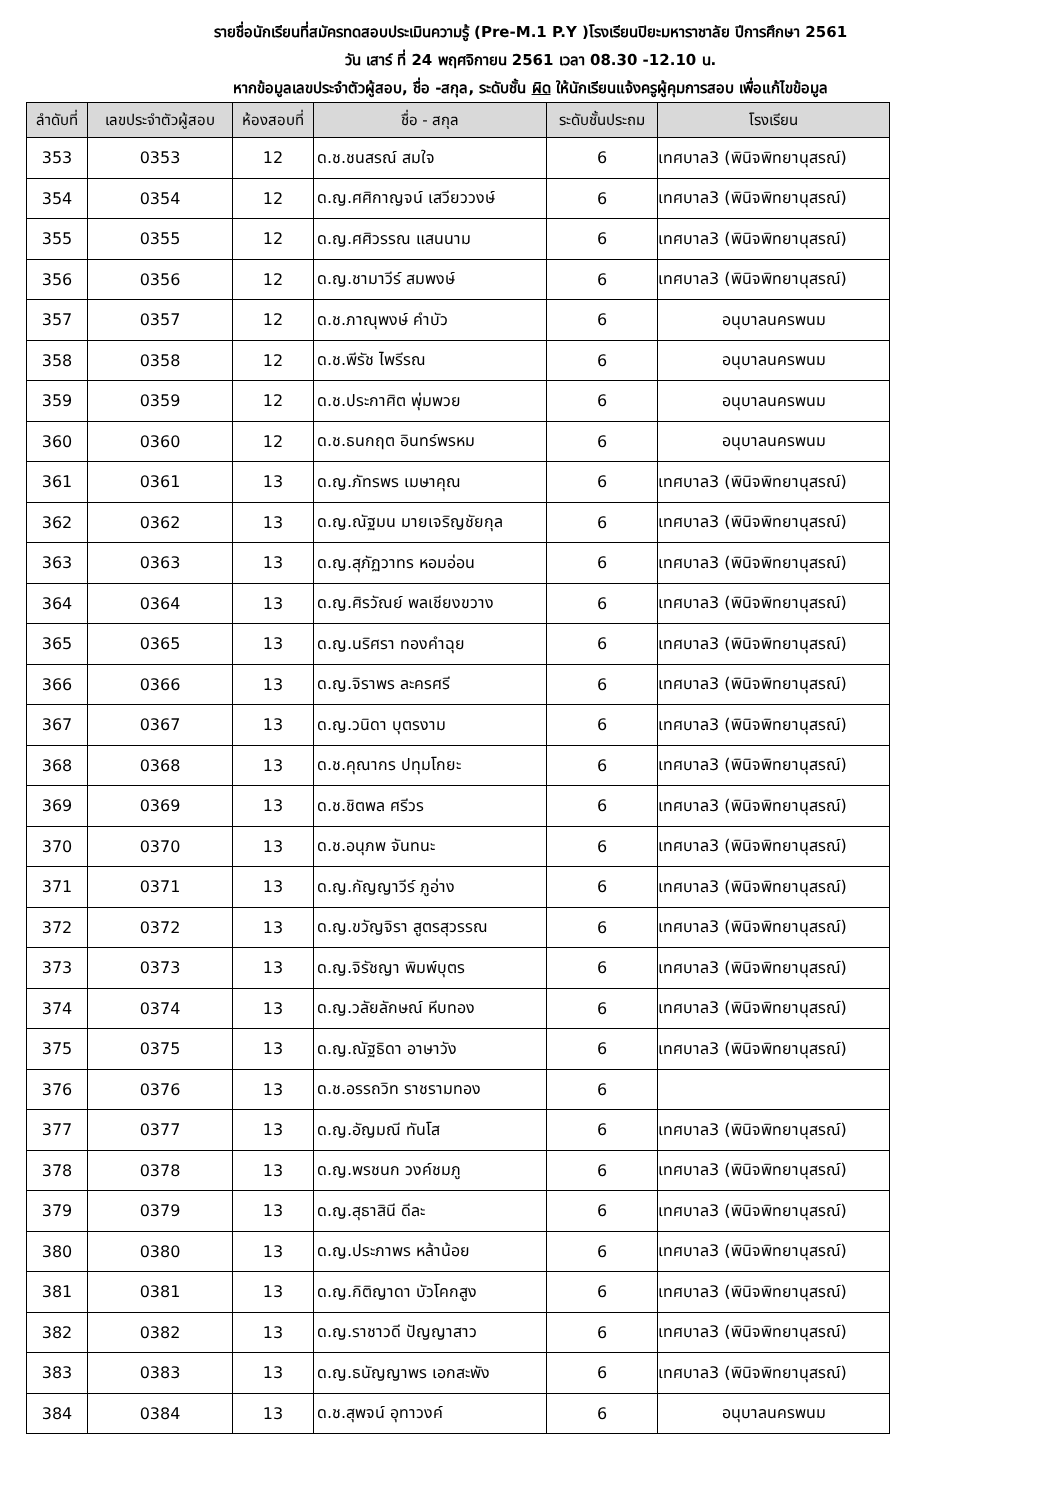รายชื่อนักเรียนที่สมัครทดสอบประเมินความรู้ (Pre-M.1 P.Y )โรงเรียนปิยะมหาราชาลัย ปีการศึกษา 2561
วัน เสาร์ ที่ 24 พฤศจิกายน 2561 เวลา 08.30 -12.10 น.
หากข้อมูลเลขประจำตัวผู้สอบ, ชื่อ -สกุล, ระดับชั้น ผิด ให้นักเรียนแจ้งครูผู้คุมการสอบ เพื่อแก้ไขข้อมูล
| ลำดับที่ | เลขประจำตัวผู้สอบ | ห้องสอบที่ | ชื่อ - สกุล | ระดับชั้นประถม | โรงเรียน |
| --- | --- | --- | --- | --- | --- |
| 353 | 0353 | 12 | ด.ช.ชนสรณ์ สมใจ | 6 | เทศบาล3 (พินิจพิทยานุสรณ์) |
| 354 | 0354 | 12 | ด.ญ.ศศิกาญจน์ เสวียววงษ์ | 6 | เทศบาล3 (พินิจพิทยานุสรณ์) |
| 355 | 0355 | 12 | ด.ญ.ศศิวรรณ แสนนาม | 6 | เทศบาล3 (พินิจพิทยานุสรณ์) |
| 356 | 0356 | 12 | ด.ญ.ชามาวีร์ สมพงษ์ | 6 | เทศบาล3 (พินิจพิทยานุสรณ์) |
| 357 | 0357 | 12 | ด.ช.ภาณุพงษ์ คำบัว | 6 | อนุบาลนครพนม |
| 358 | 0358 | 12 | ด.ช.พีรัช ไพรีรณ | 6 | อนุบาลนครพนม |
| 359 | 0359 | 12 | ด.ช.ประกาศิต พุ่มพวย | 6 | อนุบาลนครพนม |
| 360 | 0360 | 12 | ด.ช.ธนกฤต อินทร์พรหม | 6 | อนุบาลนครพนม |
| 361 | 0361 | 13 | ด.ญ.ภัทรพร เมษาคุณ | 6 | เทศบาล3 (พินิจพิทยานุสรณ์) |
| 362 | 0362 | 13 | ด.ญ.ณัฐมน มายเจริญชัยกุล | 6 | เทศบาล3 (พินิจพิทยานุสรณ์) |
| 363 | 0363 | 13 | ด.ญ.สุภัฏวาทร หอมอ่อน | 6 | เทศบาล3 (พินิจพิทยานุสรณ์) |
| 364 | 0364 | 13 | ด.ญ.ศิรวัณย์ พลเชียงขวาง | 6 | เทศบาล3 (พินิจพิทยานุสรณ์) |
| 365 | 0365 | 13 | ด.ญ.นริศรา ทองคำฉุย | 6 | เทศบาล3 (พินิจพิทยานุสรณ์) |
| 366 | 0366 | 13 | ด.ญ.จิราพร ละครศรี | 6 | เทศบาล3 (พินิจพิทยานุสรณ์) |
| 367 | 0367 | 13 | ด.ญ.วนิดา บุตรงาม | 6 | เทศบาล3 (พินิจพิทยานุสรณ์) |
| 368 | 0368 | 13 | ด.ช.คุณากร ปทุมโกยะ | 6 | เทศบาล3 (พินิจพิทยานุสรณ์) |
| 369 | 0369 | 13 | ด.ช.ชิตพล ศรีวร | 6 | เทศบาล3 (พินิจพิทยานุสรณ์) |
| 370 | 0370 | 13 | ด.ช.อนุภพ จันทนะ | 6 | เทศบาล3 (พินิจพิทยานุสรณ์) |
| 371 | 0371 | 13 | ด.ญ.กัญญาวีร์ ภูอ่าง | 6 | เทศบาล3 (พินิจพิทยานุสรณ์) |
| 372 | 0372 | 13 | ด.ญ.ขวัญจิรา สูตรสุวรรณ | 6 | เทศบาล3 (พินิจพิทยานุสรณ์) |
| 373 | 0373 | 13 | ด.ญ.จิรัชญา พิมพ์บุตร | 6 | เทศบาล3 (พินิจพิทยานุสรณ์) |
| 374 | 0374 | 13 | ด.ญ.วลัยลักษณ์ หีบทอง | 6 | เทศบาล3 (พินิจพิทยานุสรณ์) |
| 375 | 0375 | 13 | ด.ญ.ณัฐธิดา อาษาวัง | 6 | เทศบาล3 (พินิจพิทยานุสรณ์) |
| 376 | 0376 | 13 | ด.ช.อรรถวิท ราชรามทอง | 6 | |
| 377 | 0377 | 13 | ด.ญ.อัญมณี ทันโส | 6 | เทศบาล3 (พินิจพิทยานุสรณ์) |
| 378 | 0378 | 13 | ด.ญ.พรชนก วงค์ชมภู | 6 | เทศบาล3 (พินิจพิทยานุสรณ์) |
| 379 | 0379 | 13 | ด.ญ.สุธาสินี ดีละ | 6 | เทศบาล3 (พินิจพิทยานุสรณ์) |
| 380 | 0380 | 13 | ด.ญ.ประภาพร หล้าน้อย | 6 | เทศบาล3 (พินิจพิทยานุสรณ์) |
| 381 | 0381 | 13 | ด.ญ.กิติญาดา บัวโคกสูง | 6 | เทศบาล3 (พินิจพิทยานุสรณ์) |
| 382 | 0382 | 13 | ด.ญ.ราชาวดี ปัญญาสาว | 6 | เทศบาล3 (พินิจพิทยานุสรณ์) |
| 383 | 0383 | 13 | ด.ญ.ธนัญญาพร เอกสะพัง | 6 | เทศบาล3 (พินิจพิทยานุสรณ์) |
| 384 | 0384 | 13 | ด.ช.สุพจน์ อุทาวงค์ | 6 | อนุบาลนครพนม |